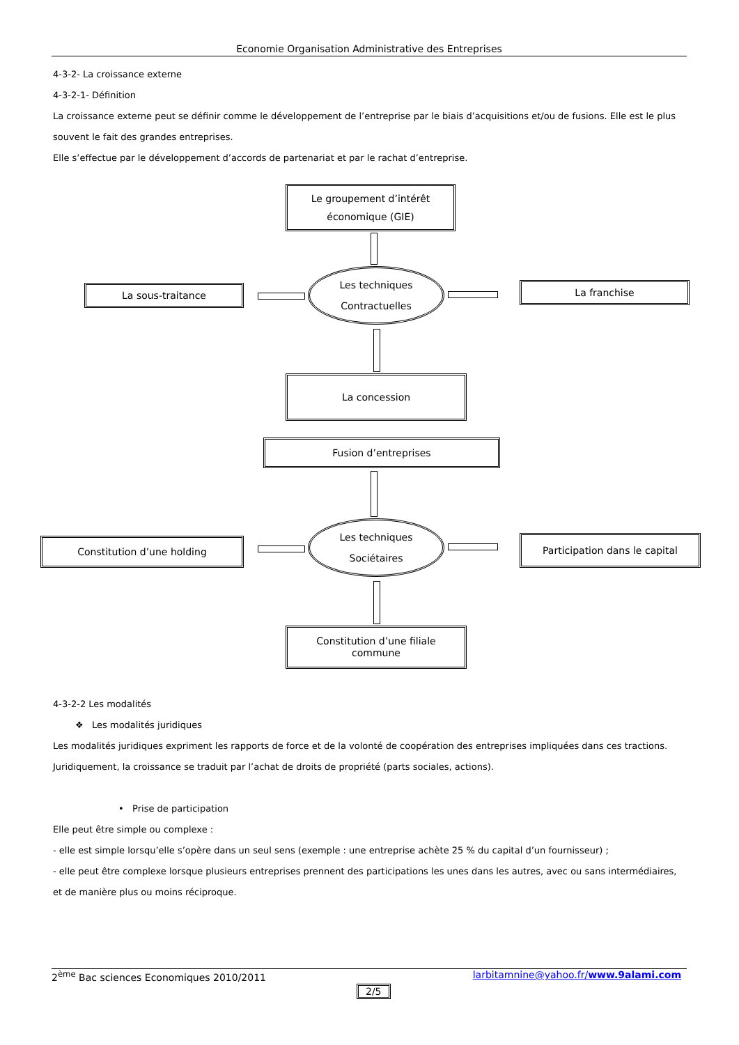Economie Organisation Administrative des Entreprises
4-3-2- La croissance externe
4-3-2-1- Définition
La croissance externe peut se définir comme le développement de l’entreprise par le biais d’acquisitions et/ou de fusions. Elle est le plus souvent le fait des grandes entreprises.
Elle s’effectue par le développement d’accords de partenariat et par le rachat d’entreprise.
Le groupement d’intérêt
économique (GIE)
Les techniques
Contractuelles
La sous-traitance La franchise
La concession
Fusion d’entreprises
Les techniques
Sociétaires
Constitution d’une holding Participation dans le capital
Constitution d’une filiale
commune
4-3-2-2 Les modalités
❖ Les modalités juridiques
Les modalités juridiques expriment les rapports de force et de la volonté de coopération des entreprises impliquées dans ces tractions.
Juridiquement, la croissance se traduit par l’achat de droits de propriété (parts sociales, actions).
• Prise de participation
Elle peut être simple ou complexe :
- elle est simple lorsqu’elle s’opère dans un seul sens (exemple : une entreprise achète 25 % du capital d’un fournisseur) ;
- elle peut être complexe lorsque plusieurs entreprises prennent des participations les unes dans les autres, avec ou sans intermédiaires, et de manière plus ou moins réciproque.
2<sup>ème</sup> Bac sciences Economiques 2010/2011 larbitamnine@yahoo.fr/www.9alami.com
2/5